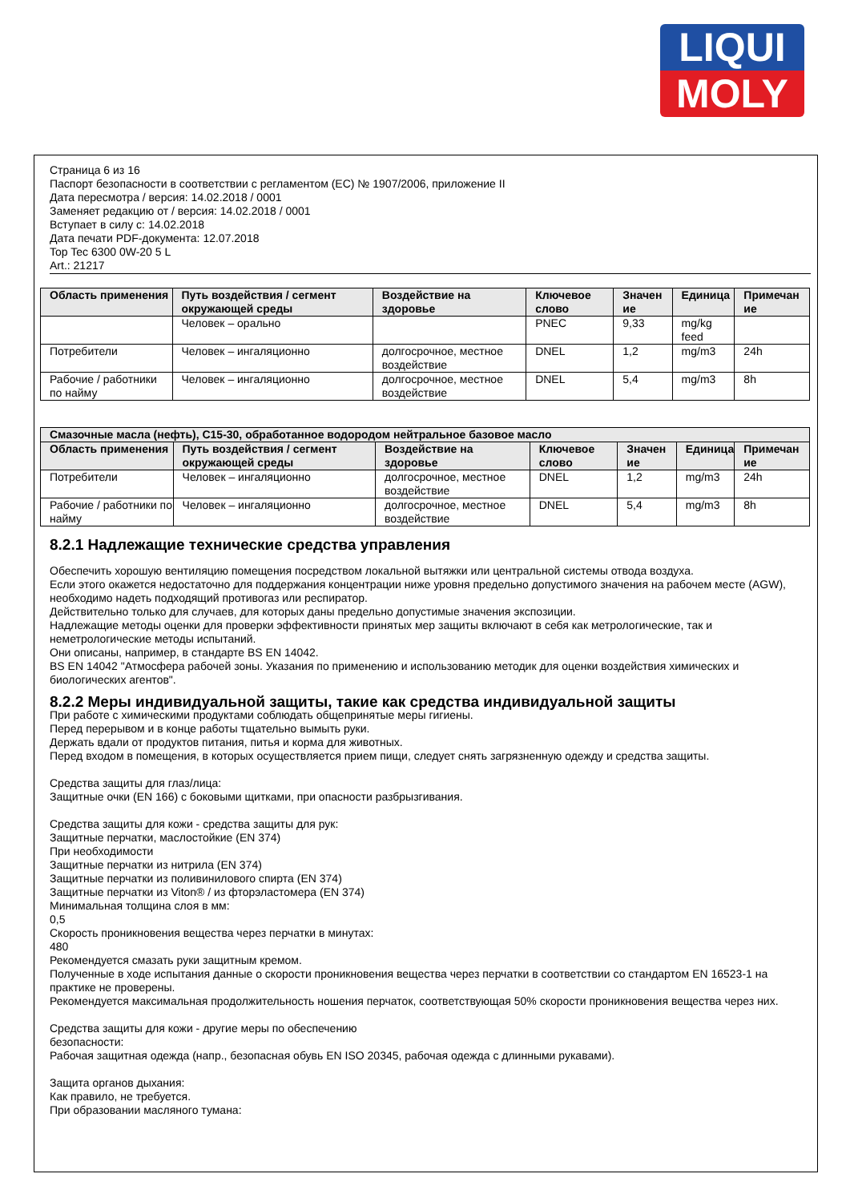LIQUI
MOLY
Страница 6 из 16
Паспорт безопасности в соответствии с регламентом (ЕС) № 1907/2006, приложение II
Дата пересмотра / версия: 14.02.2018 / 0001
Заменяет редакцию от / версия: 14.02.2018 / 0001
Вступает в силу с: 14.02.2018
Дата печати PDF-документа: 12.07.2018
Top Tec 6300 0W-20 5 L
Art.: 21217
| Область применения | Путь воздействия / сегмент окружающей среды | Воздействие на здоровье | Ключевое слово | Значен ие | Единица | Примечан ие |
| --- | --- | --- | --- | --- | --- | --- |
| | Человек – орально | | PNEC | 9,33 | mg/kg feed | |
| Потребители | Человек – ингаляционно | долгосрочное, местное воздействие | DNEL | 1,2 | mg/m3 | 24h |
| Рабочие / работники по найму | Человек – ингаляционно | долгосрочное, местное воздействие | DNEL | 5,4 | mg/m3 | 8h |
| Смазочные масла (нефть), C15-30, обработанное водородом нейтральное базовое масло | | | | | | |
| --- | --- | --- | --- | --- | --- | --- |
| Область применения | Путь воздействия / сегмент окружающей среды | Воздействие на здоровье | Ключевое слово | Значен ие | Единица | Примечан ие |
| Потребители | Человек – ингаляционно | долгосрочное, местное воздействие | DNEL | 1,2 | mg/m3 | 24h |
| Рабочие / работники по найму | Человек – ингаляционно | долгосрочное, местное воздействие | DNEL | 5,4 | mg/m3 | 8h |
8.2.1 Надлежащие технические средства управления
Обеспечить хорошую вентиляцию помещения посредством локальной вытяжки или центральной системы отвода воздуха.
Если этого окажется недостаточно для поддержания концентрации ниже уровня предельно допустимого значения на рабочем месте (AGW), необходимо надеть подходящий противогаз или респиратор.
Действительно только для случаев, для которых даны предельно допустимые значения экспозиции.
Надлежащие методы оценки для проверки эффективности принятых мер защиты включают в себя как метрологические, так и неметрологические методы испытаний.
Они описаны, например, в стандарте BS EN 14042.
BS EN 14042 "Атмосфера рабочей зоны. Указания по применению и использованию методик для оценки воздействия химических и биологических агентов".
8.2.2 Меры индивидуальной защиты, такие как средства индивидуальной защиты
При работе с химическими продуктами соблюдать общепринятые меры гигиены.
Перед перерывом и в конце работы тщательно вымыть руки.
Держать вдали от продуктов питания, питья и корма для животных.
Перед входом в помещения, в которых осуществляется прием пищи, следует снять загрязненную одежду и средства защиты.
Средства защиты для глаз/лица:
Защитные очки (EN 166) с боковыми щитками, при опасности разбрызгивания.
Средства защиты для кожи - средства защиты для рук:
Защитные перчатки, маслостойкие (EN 374)
При необходимости
Защитные перчатки из нитрила (EN 374)
Защитные перчатки из поливинилового спирта (EN 374)
Защитные перчатки из Viton® / из фторэластомера (EN 374)
Минимальная толщина слоя в мм:
0,5
Скорость проникновения вещества через перчатки в минутах:
480
Рекомендуется смазать руки защитным кремом.
Полученные в ходе испытания данные о скорости проникновения вещества через перчатки в соответствии со стандартом EN 16523-1 на практике не проверены.
Рекомендуется максимальная продолжительность ношения перчаток, соответствующая 50% скорости проникновения вещества через них.
Средства защиты для кожи - другие меры по обеспечению
безопасности:
Рабочая защитная одежда (напр., безопасная обувь EN ISO 20345, рабочая одежда с длинными рукавами).
Защита органов дыхания:
Как правило, не требуется.
При образовании масляного тумана: